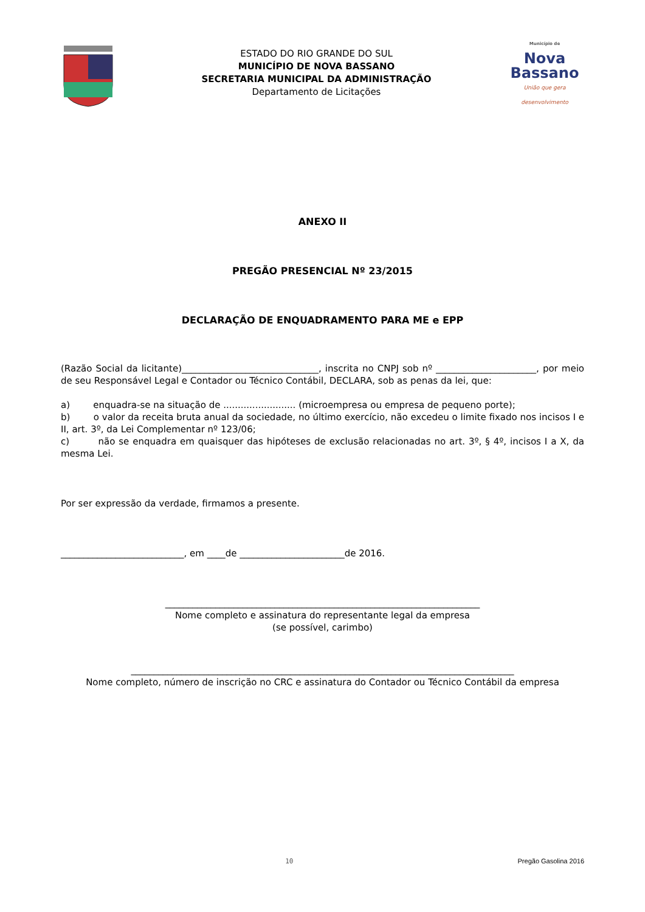ESTADO DO RIO GRANDE DO SUL
MUNICÍPIO DE NOVA BASSANO
SECRETARIA MUNICIPAL DA ADMINISTRAÇÃO
Departamento de Licitações
Município de
Nova
Bassano
União que gera desenvolvimento
ANEXO II
PREGÃO PRESENCIAL Nº 23/2015
DECLARAÇÃO DE ENQUADRAMENTO PARA ME e EPP
(Razão Social da licitante)______________________________, inscrita no CNPJ sob nº ______________________, por meio de seu Responsável Legal e Contador ou Técnico Contábil, DECLARA, sob as penas da lei, que:
a) enquadra-se na situação de ......................... (microempresa ou empresa de pequeno porte);
b) o valor da receita bruta anual da sociedade, no último exercício, não excedeu o limite fixado nos incisos I e II, art. 3º, da Lei Complementar nº 123/06;
c) não se enquadra em quaisquer das hipóteses de exclusão relacionadas no art. 3º, § 4º, incisos I a X, da mesma Lei.
Por ser expressão da verdade, firmamos a presente.
___________________________, em ____de _______________________de 2016.
_____________________________________________________________________
Nome completo e assinatura do representante legal da empresa
(se possível, carimbo)
____________________________________________________________________________________
Nome completo, número de inscrição no CRC e assinatura do Contador ou Técnico Contábil da empresa
10 Pregão Gasolina 2016